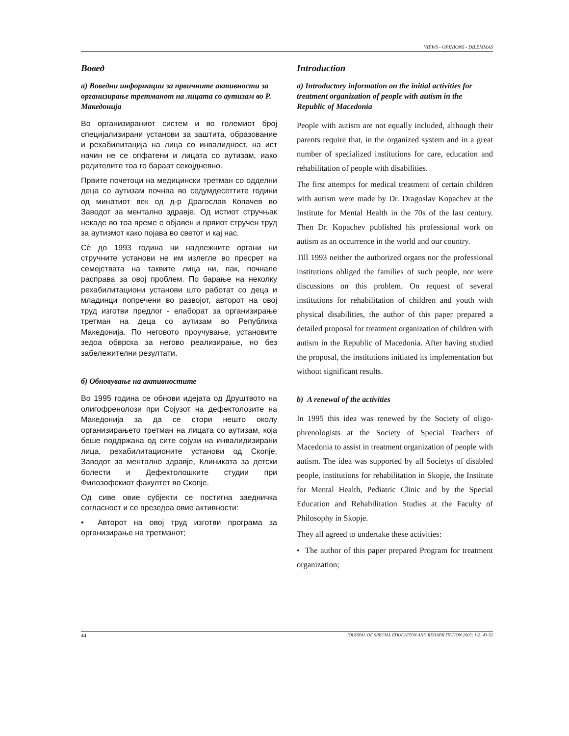VIEWS - OPINIONS - DILEMMAS
Вовед
а) Воведни информации за првичните активности за организирање третманот на лицата со аутизам во Р. Македонија
Во организираниот систем и во големиот број специјализирани установи за заштита, образование и рехабилитација на лица со инвалидност, на ист начин не се опфатени и лицата со аутизам, иако родителите тоа го бараат секојдневно.
Првите почетоци на медицински третман со одделни деца со аутизам почнаа во седумдесеттите години од минатиот век од д-р Драгослав Копачев во Заводот за ментално здравје. Од истиот стручњак некаде во тоа време е објавен и првиот стручен труд за аутизмот како појава во светот и кај нас.
Сѐ до 1993 година ни надлежните органи ни стручните установи не им излегле во пресрет на семејствата на таквите лица ни, пак, почнале расправа за овој проблем. По барање на неколку рехабилитациони установи што работат со деца и младинци попречени во развојот, авторот на овој труд изготви предлог - елаборат за организирање третман на деца со аутизам во Република Македонија. По неговото проучување, установите зедоа обврска за негово реализирање, но без забележителни резултати.
б) Обновување на активностите
Во 1995 година се обнови идејата од Друштвото на олигофренолози при Сојузот на дефектолозите на Македонија за да се стори нешто околу организирањето третман на лицата со аутизам, која беше поддржана од сите сојузи на инвалидизирани лица, рехабилитационите установи од Скопје, Заводот за ментално здравје, Клиниката за детски болести и Дефектолошките студии при Филозофскиот факултет во Скопје.
Од сиве овие субјекти се постигна заедничка согласност и се презедоа овие активности:
• Авторот на овој труд изготви програма за организирање на третманот;
Introduction
a) Introductory information on the initial activities for treatment organization of people with autism in the Republic of Macedonia
People with autism are not equally included, although their parents require that, in the organized system and in a great number of specialized institutions for care, education and rehabilitation of people with disabilities.
The first attempts for medical treatment of certain children with autism were made by Dr. Dragoslav Kopachev at the Institute for Mental Health in the 70s of the last century. Then Dr. Kopachev published his professional work on autism as an occurrence in the world and our country.
Till 1993 neither the authorized organs nor the professional institutions obliged the families of such people, nor were discussions on this problem. On request of several institutions for rehabilitation of children and youth with physical disabilities, the author of this paper prepared a detailed proposal for treatment organization of children with autism in the Republic of Macedonia. After having studied the proposal, the institutions initiated its implementation but without significant results.
b) A renewal of the activities
In 1995 this idea was renewed by the Society of oligo-phrenologists at the Society of Special Teachers of Macedonia to assist in treatment organization of people with autism. The idea was supported by all Societys of disabled people, institutions for rehabilitation in Skopje, the Institute for Mental Health, Pediatric Clinic and by the Special Education and Rehabilitation Studies at the Faculty of Philosophy in Skopje.
They all agreed to undertake these activities:
• The author of this paper prepared Program for treatment organization;
44 JOURNAL OF SPECIAL EDUCATION AND REHABILITATION 2005; 1-2: 43-52